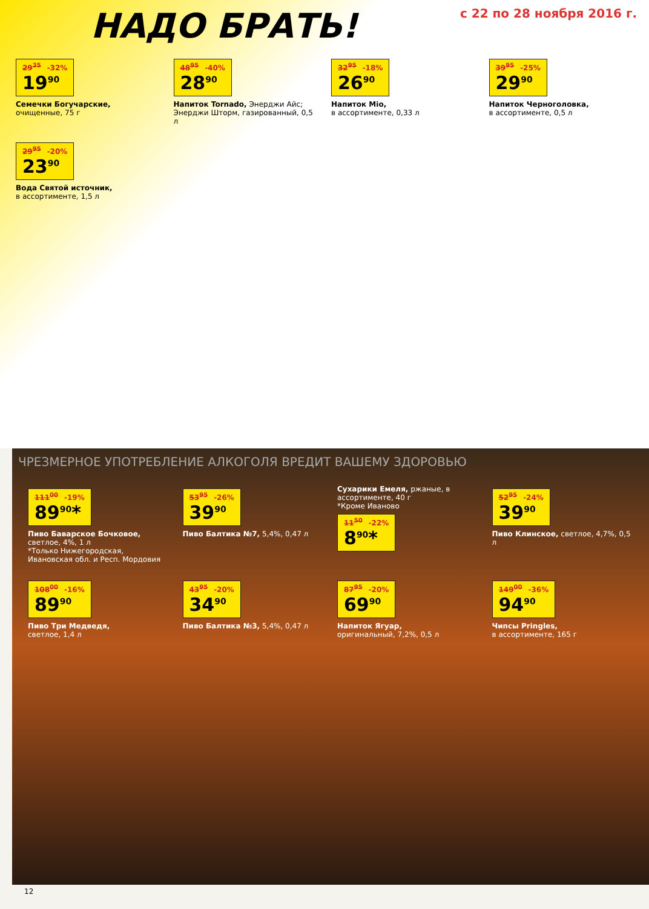НАДО БРАТЬ!
с 22 по 28 ноября 2016 г.
29<sup>35</sup> -32% 19<sup>90</sup>
Семечки Богучарские,
очищенные, 75 г
48<sup>95</sup> -40% 28<sup>90</sup>
Напиток Tornado, Энерджи Айс; Энерджи Шторм, газированный, 0,5 л
32<sup>95</sup> -18% 26<sup>90</sup>
Напиток Mio,
в ассортименте, 0,33 л
39<sup>95</sup> -25% 29<sup>90</sup>
Напиток Черноголовка,
в ассортименте, 0,5 л
29<sup>95</sup> -20% 23<sup>90</sup>
Вода Святой источник,
в ассортименте, 1,5 л
ЧРЕЗМЕРНОЕ УПОТРЕБЛЕНИЕ АЛКОГОЛЯ ВРЕДИТ ВАШЕМУ ЗДОРОВЬЮ
111<sup>00</sup> -19% 89<sup>90</sup>*
Пиво Баварское Бочковое, светлое, 4%, 1 л
*Только Нижегородская, Ивановская обл. и Респ. Мордовия
53<sup>95</sup> -26% 39<sup>90</sup>
Пиво Балтика №7, 5,4%, 0,47 л
Сухарики Емеля, ржаные, в ассортименте, 40 г
*Кроме Иваново
11<sup>50</sup> -22% 8<sup>90</sup>*
52<sup>95</sup> -24% 39<sup>90</sup>
Пиво Клинское, светлое, 4,7%, 0,5 л
108<sup>00</sup> -16% 89<sup>90</sup>
Пиво Три Медведя,
светлое, 1,4 л
43<sup>95</sup> -20% 34<sup>90</sup>
Пиво Балтика №3, 5,4%, 0,47 л
87<sup>95</sup> -20% 69<sup>90</sup>
Напиток Ягуар,
оригинальный, 7,2%, 0,5 л
149<sup>00</sup> -36% 94<sup>90</sup>
Чипсы Pringles,
в ассортименте, 165 г
12